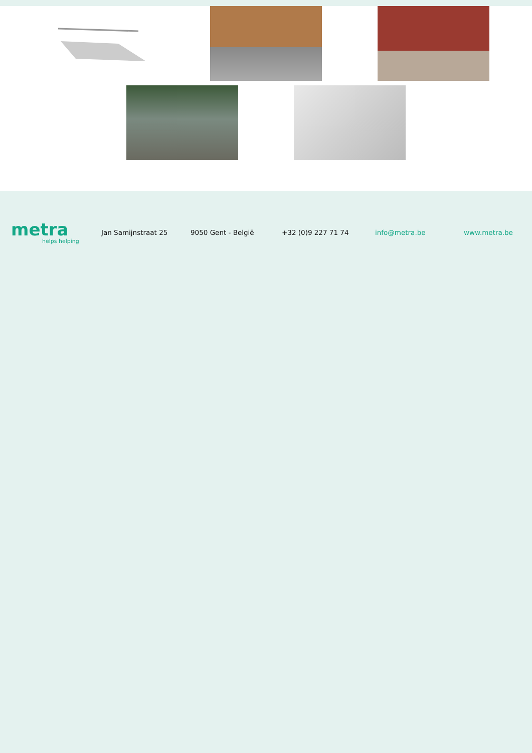metra
helps helping
Jan Samijnstraat 25 9050 Gent - België +32 (0)9 227 71 74 info@metra.be www.metra.be